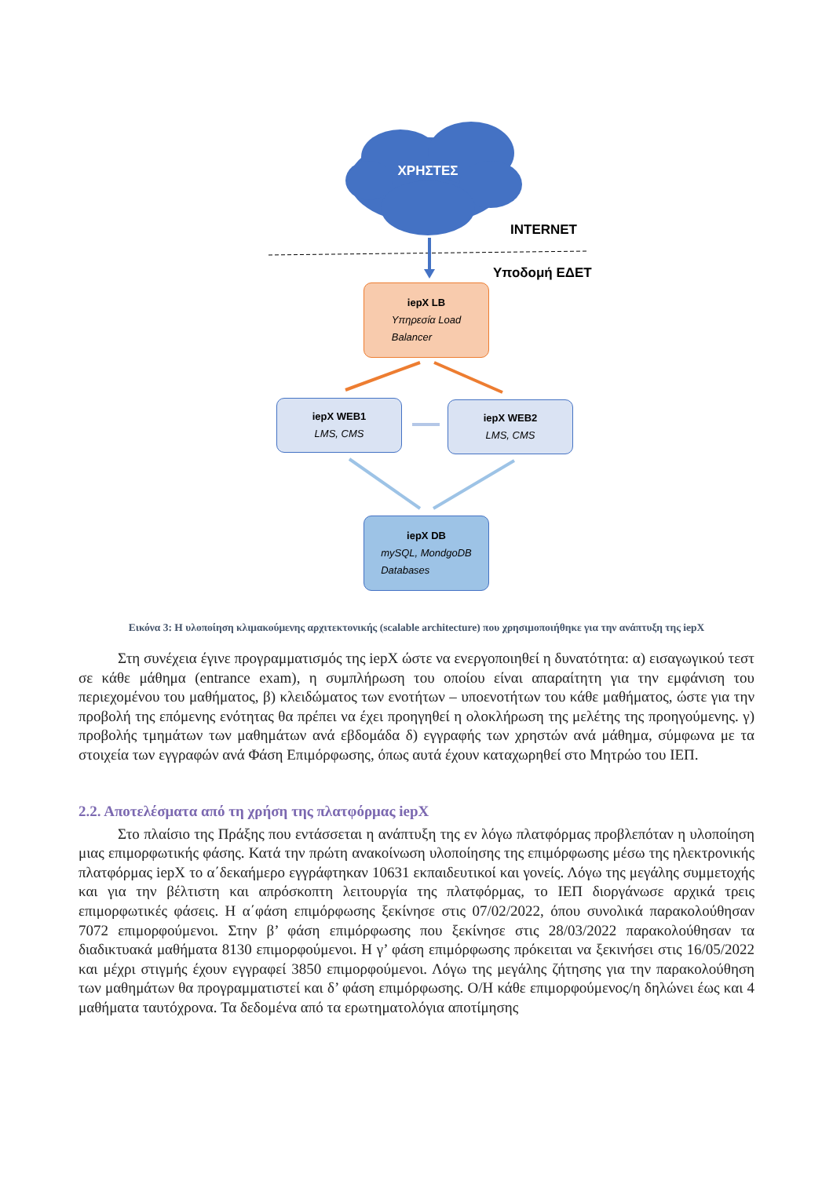ΧΡΗΣΤΕΣ
INTERNET
Υποδομή ΕΔΕΤ
iepX LB
Υπηρεσία Load
Balancer
iepX WEB1
LMS, CMS
iepX WEB2
LMS, CMS
iepX DB
mySQL, MondgoDB
Databases
Εικόνα 3: Η υλοποίηση κλιμακούμενης αρχιτεκτονικής (scalable architecture) που χρησιμοποιήθηκε για την ανάπτυξη της iepX
Στη συνέχεια έγινε προγραμματισμός της iepX ώστε να ενεργοποιηθεί η δυνατότητα: α) εισαγωγικού τεστ σε κάθε μάθημα (entrance exam), η συμπλήρωση του οποίου είναι απαραίτητη για την εμφάνιση του περιεχομένου του μαθήματος, β) κλειδώματος των ενοτήτων – υποενοτήτων του κάθε μαθήματος, ώστε για την προβολή της επόμενης ενότητας θα πρέπει να έχει προηγηθεί η ολοκλήρωση της μελέτης της προηγούμενης. γ) προβολής τμημάτων των μαθημάτων ανά εβδομάδα δ) εγγραφής των χρηστών ανά μάθημα, σύμφωνα με τα στοιχεία των εγγραφών ανά Φάση Επιμόρφωσης, όπως αυτά έχουν καταχωρηθεί στο Μητρώο του ΙΕΠ.
2.2. Αποτελέσματα από τη χρήση της πλατφόρμας iepX
Στο πλαίσιο της Πράξης που εντάσσεται η ανάπτυξη της εν λόγω πλατφόρμας προβλεπόταν η υλοποίηση μιας επιμορφωτικής φάσης. Κατά την πρώτη ανακοίνωση υλοποίησης της επιμόρφωσης μέσω της ηλεκτρονικής πλατφόρμας iepX το α΄δεκαήμερο εγγράφτηκαν 10631 εκπαιδευτικοί και γονείς. Λόγω της μεγάλης συμμετοχής και για την βέλτιστη και απρόσκοπτη λειτουργία της πλατφόρμας, το ΙΕΠ διοργάνωσε αρχικά τρεις επιμορφωτικές φάσεις. Η α΄φάση επιμόρφωσης ξεκίνησε στις 07/02/2022, όπου συνολικά παρακολούθησαν 7072 επιμορφούμενοι. Στην β’ φάση επιμόρφωσης που ξεκίνησε στις 28/03/2022 παρακολούθησαν τα διαδικτυακά μαθήματα 8130 επιμορφούμενοι. Η γ’ φάση επιμόρφωσης πρόκειται να ξεκινήσει στις 16/05/2022 και μέχρι στιγμής έχουν εγγραφεί 3850 επιμορφούμενοι. Λόγω της μεγάλης ζήτησης για την παρακολούθηση των μαθημάτων θα προγραμματιστεί και δ’ φάση επιμόρφωσης. Ο/Η κάθε επιμορφούμενος/η δηλώνει έως και 4 μαθήματα ταυτόχρονα. Τα δεδομένα από τα ερωτηματολόγια αποτίμησης